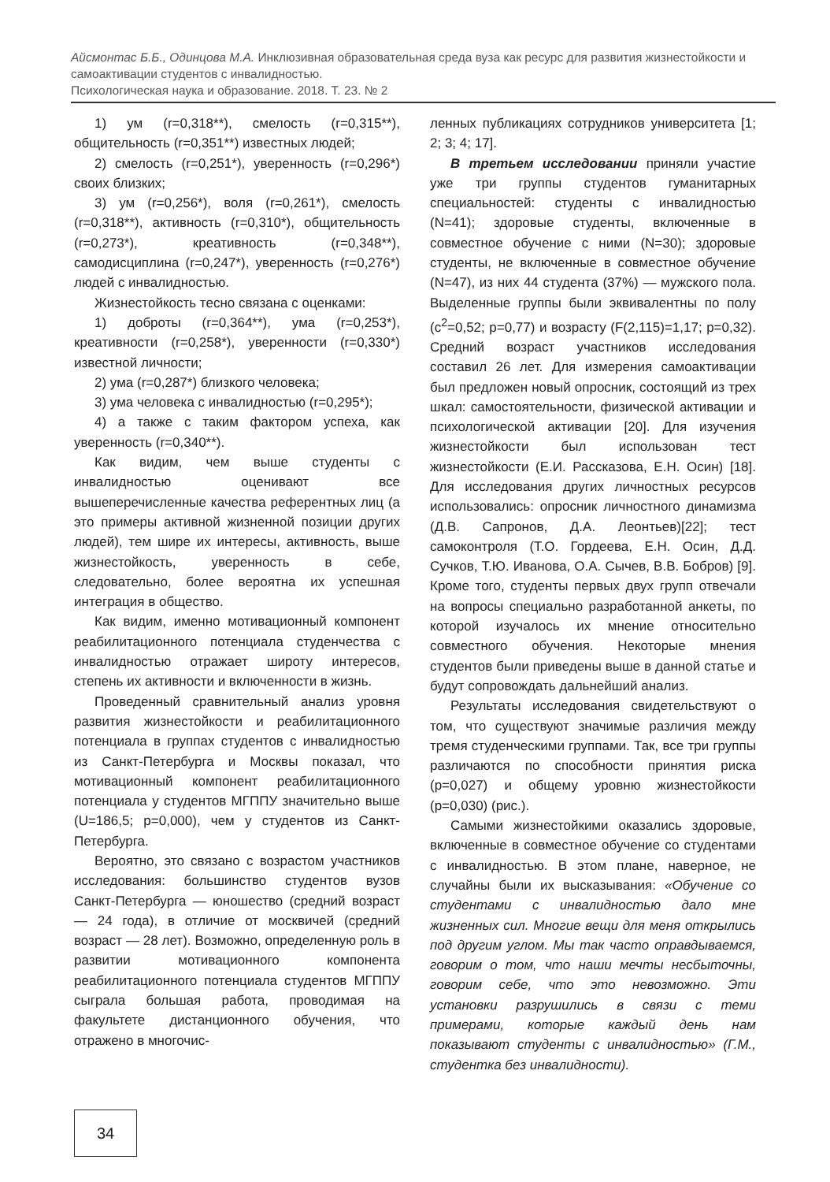Айсмонтас Б.Б., Одинцова М.А. Инклюзивная образовательная среда вуза как ресурс для развития жизнестойкости и самоактивации студентов с инвалидностью.
Психологическая наука и образование. 2018. Т. 23. № 2
1) ум (r=0,318**), смелость (r=0,315**), общительность (r=0,351**) известных людей;
2) смелость (r=0,251*), уверенность (r=0,296*) своих близких;
3) ум (r=0,256*), воля (r=0,261*), смелость (r=0,318**), активность (r=0,310*), общительность (r=0,273*), креативность (r=0,348**), самодисциплина (r=0,247*), уверенность (r=0,276*) людей с инвалидностью.
Жизнестойкость тесно связана с оценками:
1) доброты (r=0,364**), ума (r=0,253*), креативности (r=0,258*), уверенности (r=0,330*) известной личности;
2) ума (r=0,287*) близкого человека;
3) ума человека с инвалидностью (r=0,295*);
4) а также с таким фактором успеха, как уверенность (r=0,340**).
Как видим, чем выше студенты с инвалидностью оценивают все вышеперечисленные качества референтных лиц (а это примеры активной жизненной позиции других людей), тем шире их интересы, активность, выше жизнестойкость, уверенность в себе, следовательно, более вероятна их успешная интеграция в общество.
Как видим, именно мотивационный компонент реабилитационного потенциала студенчества с инвалидностью отражает широту интересов, степень их активности и включенности в жизнь.
Проведенный сравнительный анализ уровня развития жизнестойкости и реабилитационного потенциала в группах студентов с инвалидностью из Санкт-Петербурга и Москвы показал, что мотивационный компонент реабилитационного потенциала у студентов МГППУ значительно выше (U=186,5; p=0,000), чем у студентов из Санкт-Петербурга.
Вероятно, это связано с возрастом участников исследования: большинство студентов вузов Санкт-Петербурга — юношество (средний возраст — 24 года), в отличие от москвичей (средний возраст — 28 лет). Возможно, определенную роль в развитии мотивационного компонента реабилитационного потенциала студентов МГППУ сыграла большая работа, проводимая на факультете дистанционного обучения, что отражено в многочис-
ленных публикациях сотрудников университета [1; 2; 3; 4; 17].
В третьем исследовании приняли участие уже три группы студентов гуманитарных специальностей: студенты с инвалидностью (N=41); здоровые студенты, включенные в совместное обучение с ними (N=30); здоровые студенты, не включенные в совместное обучение (N=47), из них 44 студента (37%) — мужского пола. Выделенные группы были эквивалентны по полу (c<sup>2</sup>=0,52; p=0,77) и возрасту (F(2,115)=1,17; p=0,32). Средний возраст участников исследования составил 26 лет. Для измерения самоактивации был предложен новый опросник, состоящий из трех шкал: самостоятельности, физической активации и психологической активации [20]. Для изучения жизнестойкости был использован тест жизнестойкости (Е.И. Рассказова, Е.Н. Осин) [18]. Для исследования других личностных ресурсов использовались: опросник личностного динамизма (Д.В. Сапронов, Д.А. Леонтьев)[22]; тест самоконтроля (Т.О. Гордеева, Е.Н. Осин, Д.Д. Сучков, Т.Ю. Иванова, О.А. Сычев, В.В. Бобров) [9]. Кроме того, студенты первых двух групп отвечали на вопросы специально разработанной анкеты, по которой изучалось их мнение относительно совместного обучения. Некоторые мнения студентов были приведены выше в данной статье и будут сопровождать дальнейший анализ.
Результаты исследования свидетельствуют о том, что существуют значимые различия между тремя студенческими группами. Так, все три группы различаются по способности принятия риска (p=0,027) и общему уровню жизнестойкости (p=0,030) (рис.).
Самыми жизнестойкими оказались здоровые, включенные в совместное обучение со студентами с инвалидностью. В этом плане, наверное, не случайны были их высказывания: «Обучение со студентами с инвалидностью дало мне жизненных сил. Многие вещи для меня открылись под другим углом. Мы так часто оправдываемся, говорим о том, что наши мечты несбыточны, говорим себе, что это невозможно. Эти установки разрушились в связи с теми примерами, которые каждый день нам показывают студенты с инвалидностью» (Г.М., студентка без инвалидности).
34